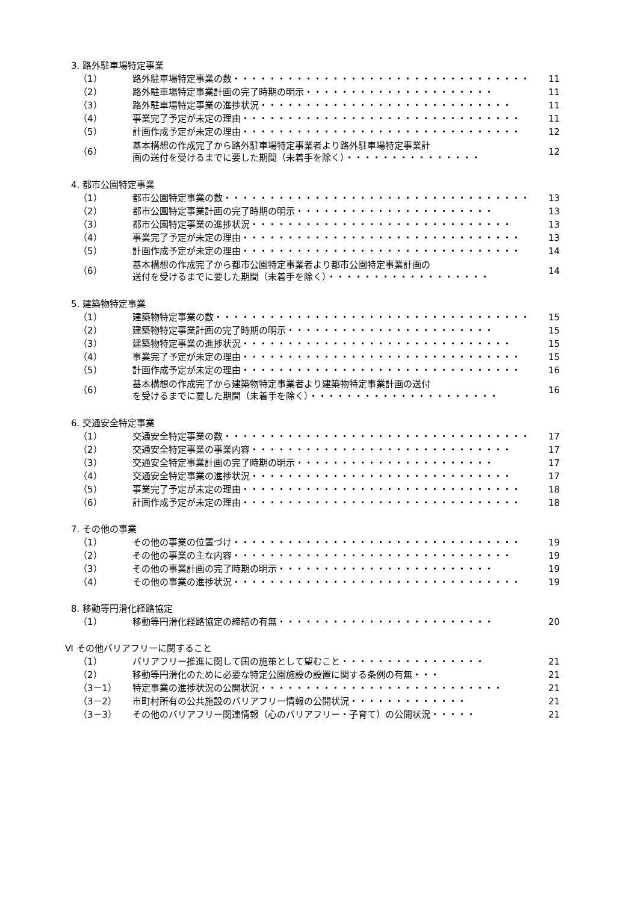3. 路外駐車場特定事業
（1） 路外駐車場特定事業の数・・・・・・・・・・・・・・・・・・・・・・・・・・・・・・・・・・ 11
（2） 路外駐車場特定事業計画の完了時期の明示・・・・・・・・・・・・・・・・・・・・・ 11
（3） 路外駐車場特定事業の進捗状況・・・・・・・・・・・・・・・・・・・・・・・・・・・・ 11
（4） 事業完了予定が未定の理由・・・・・・・・・・・・・・・・・・・・・・・・・・・・・・・ 11
（5） 計画作成予定が未定の理由・・・・・・・・・・・・・・・・・・・・・・・・・・・・・・・ 12
（6） 基本構想の作成完了から路外駐車場特定事業者より路外駐車場特定事業計
画の送付を受けるまでに要した期間（未着手を除く）・・・・・・・・・・・・・・・ 12
4. 都市公園特定事業
（1） 都市公園特定事業の数・・・・・・・・・・・・・・・・・・・・・・・・・・・・・・・・・・ 13
（2） 都市公園特定事業計画の完了時期の明示・・・・・・・・・・・・・・・・・・・・・・ 13
（3） 都市公園特定事業の進捗状況・・・・・・・・・・・・・・・・・・・・・・・・・・・・・ 13
（4） 事業完了予定が未定の理由・・・・・・・・・・・・・・・・・・・・・・・・・・・・・・・ 13
（5） 計画作成予定が未定の理由・・・・・・・・・・・・・・・・・・・・・・・・・・・・・・・ 14
（6） 基本構想の作成完了から都市公園特定事業者より都市公園特定事業計画の
送付を受けるまでに要した期間（未着手を除く）・・・・・・・・・・・・・・・・・・ 14
5. 建築物特定事業
（1） 建築物特定事業の数・・・・・・・・・・・・・・・・・・・・・・・・・・・・・・・・・・・ 15
（2） 建築物特定事業計画の完了時期の明示・・・・・・・・・・・・・・・・・・・・・・・ 15
（3） 建築物特定事業の進捗状況・・・・・・・・・・・・・・・・・・・・・・・・・・・・・・ 15
（4） 事業完了予定が未定の理由・・・・・・・・・・・・・・・・・・・・・・・・・・・・・・・ 15
（5） 計画作成予定が未定の理由・・・・・・・・・・・・・・・・・・・・・・・・・・・・・・・ 16
（6） 基本構想の作成完了から建築物特定事業者より建築物特定事業計画の送付
を受けるまでに要した期間（未着手を除く）・・・・・・・・・・・・・・・・・・・・・ 16
6. 交通安全特定事業
（1） 交通安全特定事業の数・・・・・・・・・・・・・・・・・・・・・・・・・・・・・・・・・・ 17
（2） 交通安全特定事業の事業内容・・・・・・・・・・・・・・・・・・・・・・・・・・・・・ 17
（3） 交通安全特定事業計画の完了時期の明示・・・・・・・・・・・・・・・・・・・・・・ 17
（4） 交通安全特定事業の進捗状況・・・・・・・・・・・・・・・・・・・・・・・・・・・・・ 17
（5） 事業完了予定が未定の理由・・・・・・・・・・・・・・・・・・・・・・・・・・・・・・・ 18
（6） 計画作成予定が未定の理由・・・・・・・・・・・・・・・・・・・・・・・・・・・・・・・ 18
7. その他の事業
（1） その他の事業の位置づけ・・・・・・・・・・・・・・・・・・・・・・・・・・・・・・・・ 19
（2） その他の事業の主な内容・・・・・・・・・・・・・・・・・・・・・・・・・・・・・・・ 19
（3） その他の事業計画の完了時期の明示・・・・・・・・・・・・・・・・・・・・・・・・ 19
（4） その他の事業の進捗状況・・・・・・・・・・・・・・・・・・・・・・・・・・・・・・・・ 19
8. 移動等円滑化経路協定
（1） 移動等円滑化経路協定の締結の有無・・・・・・・・・・・・・・・・・・・・・・・・ 20
Ⅵ その他バリアフリーに関すること
（1） バリアフリー推進に関して国の施策として望むこと・・・・・・・・・・・・・・・・ 21
（2） 移動等円滑化のために必要な特定公園施設の設置に関する条例の有無・・・ 21
（3－1） 特定事業の進捗状況の公開状況・・・・・・・・・・・・・・・・・・・・・・・・・・・ 21
（3－2） 市町村所有の公共施設のバリアフリー情報の公開状況・・・・・・・・・・・・・ 21
（3－3） その他のバリアフリー関連情報（心のバリアフリー・子育て）の公開状況・・・・・ 21